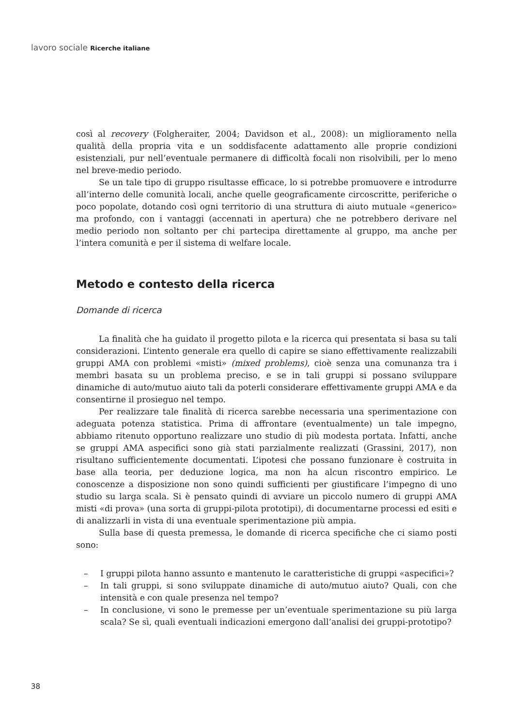lavoro sociale Ricerche italiane
così al recovery (Folgheraiter, 2004; Davidson et al., 2008): un miglioramento nella qualità della propria vita e un soddisfacente adattamento alle proprie condizioni esistenziali, pur nell’eventuale permanere di difficoltà focali non risolvibili, per lo meno nel breve-medio periodo.
Se un tale tipo di gruppo risultasse efficace, lo si potrebbe promuovere e introdurre all’interno delle comunità locali, anche quelle geograficamente circoscritte, periferiche o poco popolate, dotando così ogni territorio di una struttura di aiuto mutuale «generico» ma profondo, con i vantaggi (accennati in apertura) che ne potrebbero derivare nel medio periodo non soltanto per chi partecipa direttamente al gruppo, ma anche per l’intera comunità e per il sistema di welfare locale.
Metodo e contesto della ricerca
Domande di ricerca
La finalità che ha guidato il progetto pilota e la ricerca qui presentata si basa su tali considerazioni. L’intento generale era quello di capire se siano effettivamente realizzabili gruppi AMA con problemi «misti» (mixed problems), cioè senza una comunanza tra i membri basata su un problema preciso, e se in tali gruppi si possano sviluppare dinamiche di auto/mutuo aiuto tali da poterli considerare effettivamente gruppi AMA e da consentirne il prosieguo nel tempo.
Per realizzare tale finalità di ricerca sarebbe necessaria una sperimentazione con adeguata potenza statistica. Prima di affrontare (eventualmente) un tale impegno, abbiamo ritenuto opportuno realizzare uno studio di più modesta portata. Infatti, anche se gruppi AMA aspecifici sono già stati parzialmente realizzati (Grassini, 2017), non risultano sufficientemente documentati. L’ipotesi che possano funzionare è costruita in base alla teoria, per deduzione logica, ma non ha alcun riscontro empirico. Le conoscenze a disposizione non sono quindi sufficienti per giustificare l’impegno di uno studio su larga scala. Si è pensato quindi di avviare un piccolo numero di gruppi AMA misti «di prova» (una sorta di gruppi-pilota prototipi), di documentarne processi ed esiti e di analizzarli in vista di una eventuale sperimentazione più ampia.
Sulla base di questa premessa, le domande di ricerca specifiche che ci siamo posti sono:
– I gruppi pilota hanno assunto e mantenuto le caratteristiche di gruppi «aspecifici»?
– In tali gruppi, si sono sviluppate dinamiche di auto/mutuo aiuto? Quali, con che intensità e con quale presenza nel tempo?
– In conclusione, vi sono le premesse per un’eventuale sperimentazione su più larga scala? Se sì, quali eventuali indicazioni emergono dall’analisi dei gruppi-prototipo?
38